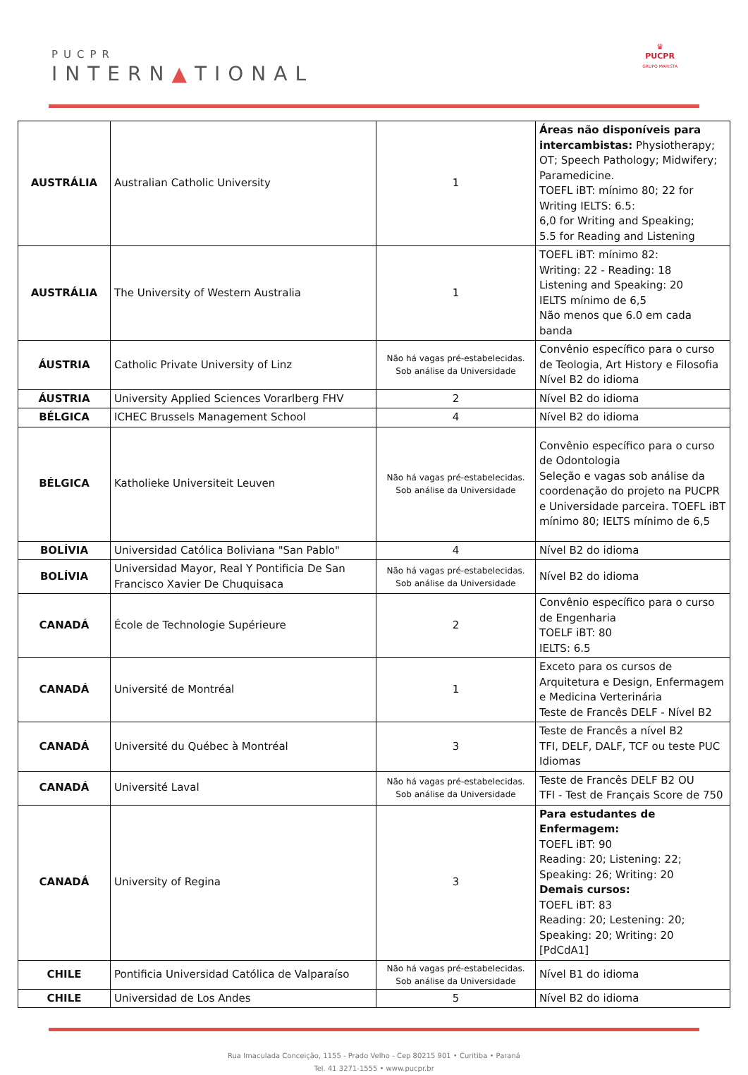PUCPR
INTERN▲TIONAL
♛
PUCPR
GRUPO MARISTA
| AUSTRÁLIA | Australian Catholic University | 1 | Áreas não disponíveis para intercambistas: Physiotherapy; OT; Speech Pathology; Midwifery; Paramedicine. TOEFL iBT: mínimo 80; 22 for Writing IELTS: 6.5: 6,0 for Writing and Speaking; 5.5 for Reading and Listening |
| AUSTRÁLIA | The University of Western Australia | 1 | TOEFL iBT: mínimo 82: Writing: 22 - Reading: 18 Listening and Speaking: 20 IELTS mínimo de 6,5 Não menos que 6.0 em cada banda |
| ÁUSTRIA | Catholic Private University of Linz | Não há vagas pré-estabelecidas. Sob análise da Universidade | Convênio específico para o curso de Teologia, Art History e Filosofia Nível B2 do idioma |
| ÁUSTRIA | University Applied Sciences Vorarlberg FHV | 2 | Nível B2 do idioma |
| BÉLGICA | ICHEC Brussels Management School | 4 | Nível B2 do idioma |
| BÉLGICA | Katholieke Universiteit Leuven | Não há vagas pré-estabelecidas. Sob análise da Universidade | Convênio específico para o curso de Odontologia Seleção e vagas sob análise da coordenação do projeto na PUCPR e Universidade parceira. TOEFL iBT mínimo 80; IELTS mínimo de 6,5 |
| BOLÍVIA | Universidad Católica Boliviana "San Pablo" | 4 | Nível B2 do idioma |
| BOLÍVIA | Universidad Mayor, Real Y Pontificia De San Francisco Xavier De Chuquisaca | Não há vagas pré-estabelecidas. Sob análise da Universidade | Nível B2 do idioma |
| CANADÁ | École de Technologie Supérieure | 2 | Convênio específico para o curso de Engenharia TOELF iBT: 80 IELTS: 6.5 |
| CANADÁ | Université de Montréal | 1 | Exceto para os cursos de Arquitetura e Design, Enfermagem e Medicina Verterinária Teste de Francês DELF - Nível B2 |
| CANADÁ | Université du Québec à Montréal | 3 | Teste de Francês a nível B2 TFI, DELF, DALF, TCF ou teste PUC Idiomas |
| CANADÁ | Université Laval | Não há vagas pré-estabelecidas. Sob análise da Universidade | Teste de Francês DELF B2 OU TFI - Test de Français Score de 750 |
| CANADÁ | University of Regina | 3 | Para estudantes de Enfermagem: TOEFL iBT: 90 Reading: 20; Listening: 22; Speaking: 26; Writing: 20 Demais cursos: TOEFL iBT: 83 Reading: 20; Lestening: 20; Speaking: 20; Writing: 20 [PdCdA1] |
| CHILE | Pontificia Universidad Católica de Valparaíso | Não há vagas pré-estabelecidas. Sob análise da Universidade | Nível B1 do idioma |
| CHILE | Universidad de Los Andes | 5 | Nível B2 do idioma |
Rua Imaculada Conceição, 1155 - Prado Velho - Cep 80215 901 • Curitiba • Paraná
Tel. 41 3271-1555 • www.pucpr.br